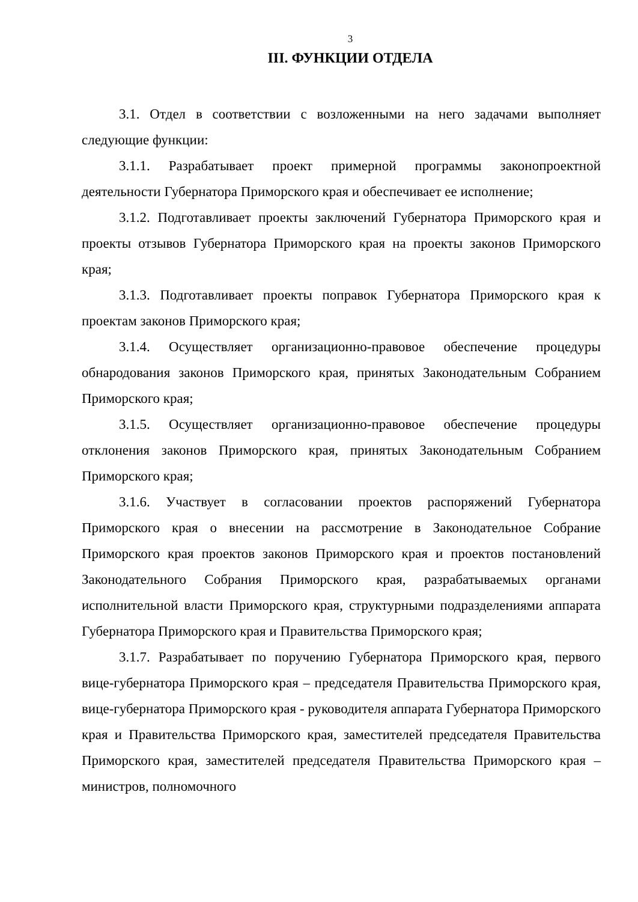3
III. ФУНКЦИИ ОТДЕЛА
3.1. Отдел в соответствии с возложенными на него задачами выполняет следующие функции:
3.1.1. Разрабатывает проект примерной программы законопроектной деятельности Губернатора Приморского края и обеспечивает ее исполнение;
3.1.2. Подготавливает проекты заключений Губернатора Приморского края и проекты отзывов Губернатора Приморского края на проекты законов Приморского края;
3.1.3. Подготавливает проекты поправок Губернатора Приморского края к проектам законов Приморского края;
3.1.4. Осуществляет организационно-правовое обеспечение процедуры обнародования законов Приморского края, принятых Законодательным Собранием Приморского края;
3.1.5. Осуществляет организационно-правовое обеспечение процедуры отклонения законов Приморского края, принятых Законодательным Собранием Приморского края;
3.1.6. Участвует в согласовании проектов распоряжений Губернатора Приморского края о внесении на рассмотрение в Законодательное Собрание Приморского края проектов законов Приморского края и проектов постановлений Законодательного Собрания Приморского края, разрабатываемых органами исполнительной власти Приморского края, структурными подразделениями аппарата Губернатора Приморского края и Правительства Приморского края;
3.1.7. Разрабатывает по поручению Губернатора Приморского края, первого вице-губернатора Приморского края – председателя Правительства Приморского края, вице-губернатора Приморского края - руководителя аппарата Губернатора Приморского края и Правительства Приморского края, заместителей председателя Правительства Приморского края, заместителей председателя Правительства Приморского края – министров, полномочного